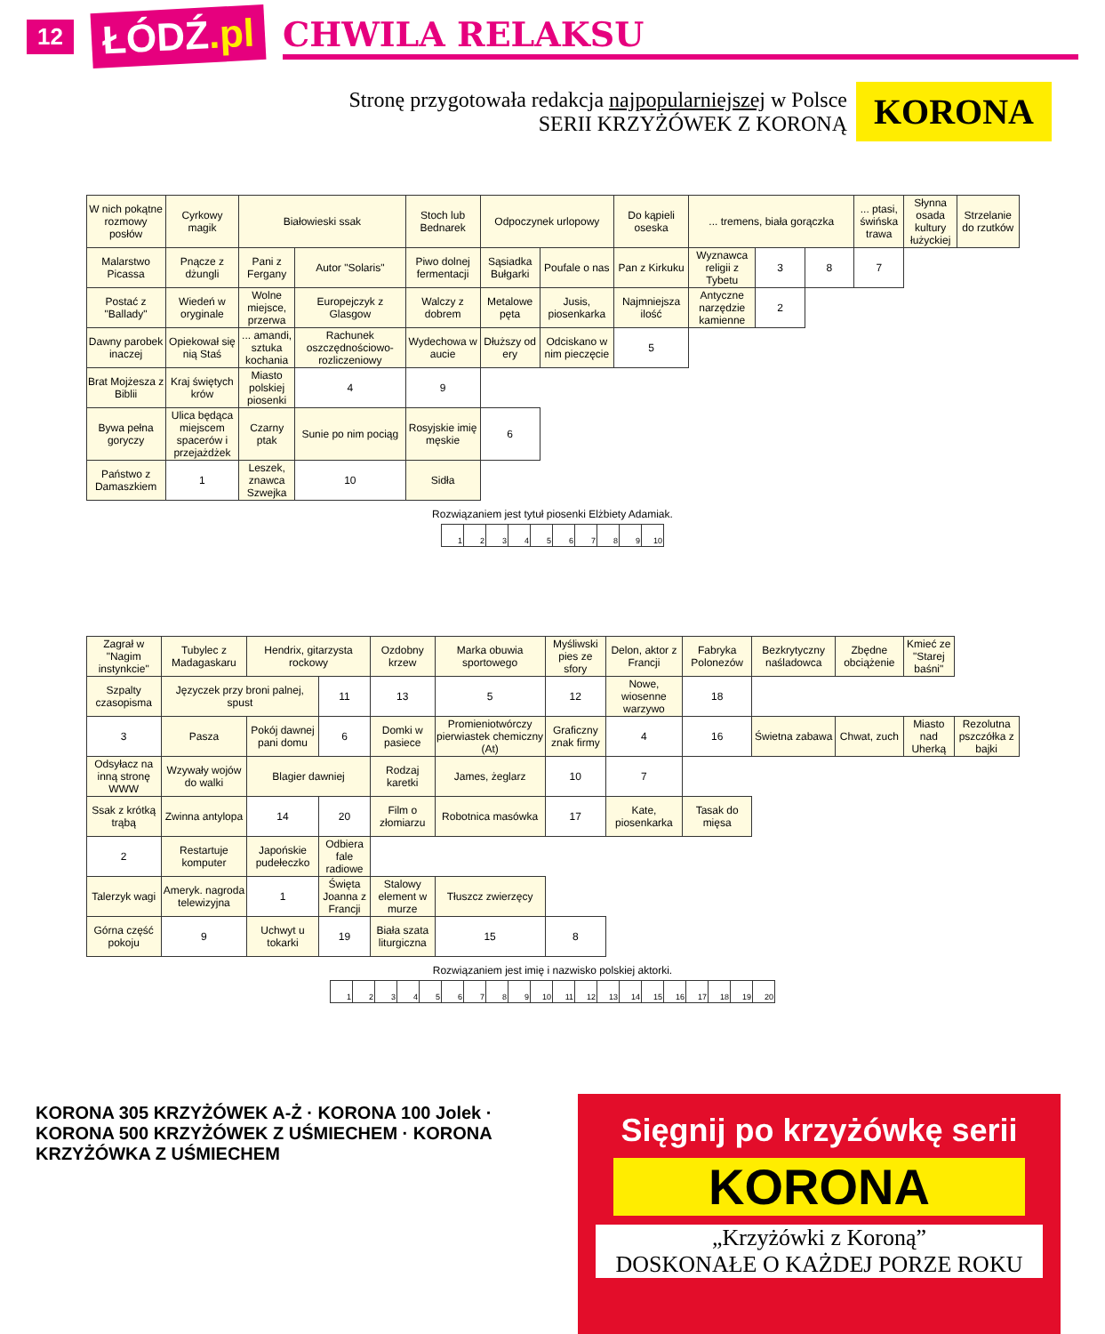12
ŁÓDŹ.pl
CHWILA RELAKSU
Stronę przygotowała redakcja najpopularniejszej w Polsce
SERII KRZYŻÓWEK Z KORONĄ
KORONA
| W nich pokątne rozmowy posłów | Cyrkowy magik | Białowieski ssak | | Stoch lub Bednarek | Odpoczynek urlopowy | | Do kąpieli oseska | ... tremens, biała gorączka | | | ... ptasi, świńska trawa | Słynna osada kultury łużyckiej | Strzelanie do rzutków |
| Malarstwo Picassa | Pnącze z dżungli | Pani z Fergany | Autor "Solaris" | Piwo dolnej fermentacji | Sąsiadka Bułgarki | Poufale o nas | Pan z Kirkuku | Wyznawca religii z Tybetu | 3 | 8 | 7 | | |
| Postać z "Ballady" | Wiedeń w oryginale | Wolne miejsce, przerwa | Europejczyk z Glasgow | Walczy z dobrem | Metalowe pęta | Jusis, piosenkarka | Najmniejsza ilość | Antyczne narzędzie kamienne | 2 | | | | |
| Dawny parobek inaczej | Opiekował się nią Staś | ... amandi, sztuka kochania | Rachunek oszczędnościowo-rozliczeniowy | Wydechowa w aucie | Dłuższy od ery | Odciskano w nim pieczęcie | 5 | | | | | | |
| Brat Mojżesza z Biblii | Kraj świętych krów | Miasto polskiej piosenki | 4 | 9 | | | | | | | | | |
| Bywa pełna goryczy | Ulica będąca miejscem spacerów i przejażdżek | Czarny ptak | Sunie po nim pociąg | Rosyjskie imię męskie | 6 | | | | | | | | |
| Państwo z Damaszkiem | 1 | Leszek, znawca Szwejka | 10 | Sidła | | | | | | | | | |
Rozwiązaniem jest tytuł piosenki Elżbiety Adamiak.
| 1 | 2 | 3 | 4 | 5 | 6 | 7 | 8 | 9 | 10 |
| Zagrał w "Nagim instynkcie" | Tubylec z Madagaskaru | Hendrix, gitarzysta rockowy | | Ozdobny krzew | Marka obuwia sportowego | Myśliwski pies ze sfory | Delon, aktor z Francji | Fabryka Polonezów | Bezkrytyczny naśladowca | Zbędne obciążenie | Kmieć ze "Starej baśni" | |
| Szpalty czasopisma | Języczek przy broni palnej, spust | | 11 | 13 | 5 | 12 | Nowe, wiosenne warzywo | 18 | | | | |
| 3 | Pasza | Pokój dawnej pani domu | 6 | Domki w pasiece | Promieniotwórczy pierwiastek chemiczny (At) | Graficzny znak firmy | 4 | 16 | Świetna zabawa | Chwat, zuch | Miasto nad Uherką | Rezolutna pszczółka z bajki |
| Odsyłacz na inną stronę WWW | Wzywały wojów do walki | Blagier dawniej | | Rodzaj karetki | James, żeglarz | 10 | 7 | | | | | |
| Ssak z krótką trąbą | Zwinna antylopa | 14 | 20 | Film o złomiarzu | Robotnica masówka | 17 | Kate, piosenkarka | Tasak do mięsa | | | | |
| 2 | Restartuje komputer | Japońskie pudełeczko | Odbiera fale radiowe | | | | | | | | | |
| Talerzyk wagi | Ameryk. nagroda telewizyjna | 1 | Święta Joanna z Francji | Stalowy element w murze | Tłuszcz zwierzęcy | | | | | | | |
| Górna część pokoju | 9 | Uchwyt u tokarki | 19 | Biała szata liturgiczna | 15 | 8 | | | | | | |
Rozwiązaniem jest imię i nazwisko polskiej aktorki.
| 1 | 2 | 3 | 4 | 5 | 6 | 7 | 8 | 9 | 10 | 11 | 12 | 13 | 14 | 15 | 16 | 17 | 18 | 19 | 20 |
KORONA 305 KRZYŻÓWEK A-Ż · KORONA 100 Jolek · KORONA 500 KRZYŻÓWEK Z UŚMIECHEM · KORONA KRZYŻÓWKA Z UŚMIECHEM
Sięgnij po krzyżówkę serii
KORONA
„Krzyżówki z Koroną”
DOSKONAŁE O KAŻDEJ PORZE ROKU